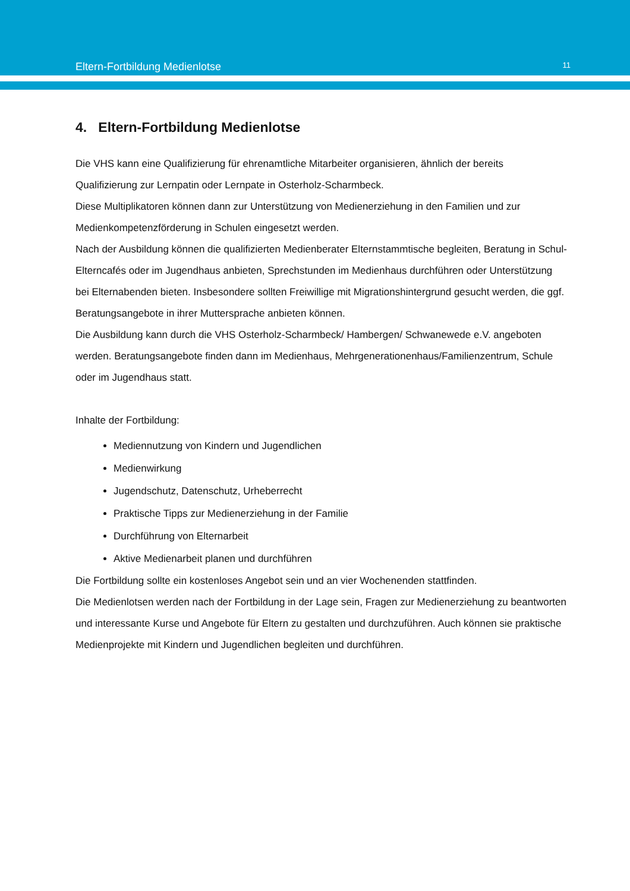Eltern-Fortbildung Medienlotse 11
4. Eltern-Fortbildung Medienlotse
Die VHS kann eine Qualifizierung für ehrenamtliche Mitarbeiter organisieren, ähnlich der bereits Qualifizierung zur Lernpatin oder Lernpate in Osterholz-Scharmbeck.
Diese Multiplikatoren können dann zur Unterstützung von Medienerziehung in den Familien und zur Medienkompetenzförderung in Schulen eingesetzt werden.
Nach der Ausbildung können die qualifizierten Medienberater Elternstammtische begleiten, Beratung in Schul-Elterncafés oder im Jugendhaus anbieten, Sprechstunden im Medienhaus durchführen oder Unterstützung bei Elternabenden bieten. Insbesondere sollten Freiwillige mit Migrationshintergrund gesucht werden, die ggf. Beratungsangebote in ihrer Muttersprache anbieten können.
Die Ausbildung kann durch die VHS Osterholz-Scharmbeck/ Hambergen/ Schwanewede e.V. angeboten werden. Beratungsangebote finden dann im Medienhaus, Mehrgenerationenhaus/Familienzentrum, Schule oder im Jugendhaus statt.
Inhalte der Fortbildung:
Mediennutzung von Kindern und Jugendlichen
Medienwirkung
Jugendschutz, Datenschutz, Urheberrecht
Praktische Tipps zur Medienerziehung in der Familie
Durchführung von Elternarbeit
Aktive Medienarbeit planen und durchführen
Die Fortbildung sollte ein kostenloses Angebot sein und an vier Wochenenden stattfinden.
Die Medienlotsen werden nach der Fortbildung in der Lage sein, Fragen zur Medienerziehung zu beantworten und interessante Kurse und Angebote für Eltern zu gestalten und durchzuführen. Auch können sie praktische Medienprojekte mit Kindern und Jugendlichen begleiten und durchführen.